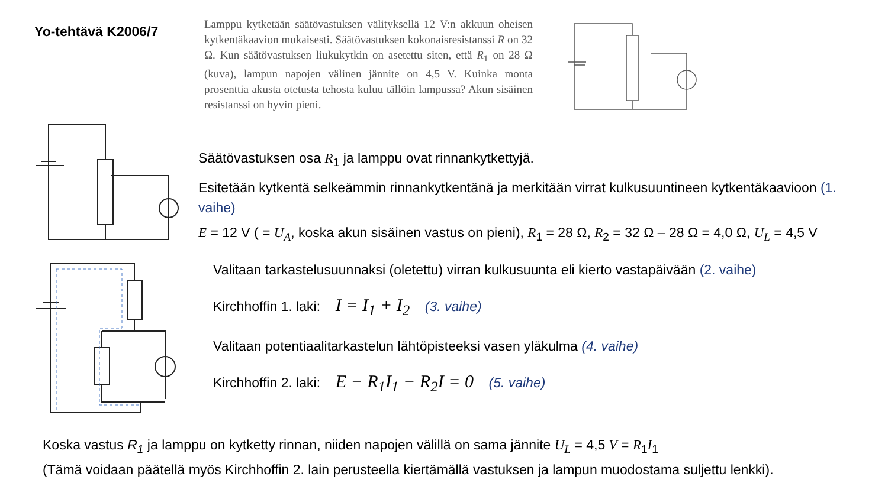Yo-tehtävä K2006/7
Lamppu kytketään säätövastuksen välityksellä 12 V:n akkuun oheisen kytkentäkaavion mukaisesti. Säätövastuksen kokonaisresistanssi R on 32 Ω. Kun säätövastuksen liukukytkin on asetettu siten, että R<sub>1</sub> on 28 Ω (kuva), lampun napojen välinen jännite on 4,5 V. Kuinka monta prosenttia akusta otetusta tehosta kuluu tällöin lampussa? Akun sisäinen resistanssi on hyvin pieni.
Säätövastuksen osa R<sub>1</sub> ja lamppu ovat rinnankytkettyjä.
Esitetään kytkentä selkeämmin rinnankytkentänä ja merkitään virrat kulkusuuntineen kytkentäkaavioon (1. vaihe)
E = 12 V ( = U<sub>A</sub>, koska akun sisäinen vastus on pieni), R<sub>1</sub> = 28 Ω, R<sub>2</sub> = 32 Ω – 28 Ω = 4,0 Ω, U<sub>L</sub> = 4,5 V
Valitaan tarkastelusuunnaksi (oletettu) virran kulkusuunta eli kierto vastapäivään (2. vaihe)
Kirchhoffin 1. laki: I = I<sub>1</sub> + I<sub>2</sub> (3. vaihe)
Valitaan potentiaalitarkastelun lähtöpisteeksi vasen yläkulma (4. vaihe)
Kirchhoffin 2. laki: E − R<sub>1</sub>I<sub>1</sub> − R<sub>2</sub>I = 0 (5. vaihe)
Koska vastus R<sub>1</sub> ja lamppu on kytketty rinnan, niiden napojen välillä on sama jännite U<sub>L</sub> = 4,5 V = R<sub>1</sub>I<sub>1</sub>
(Tämä voidaan päätellä myös Kirchhoffin 2. lain perusteella kiertämällä vastuksen ja lampun muodostama suljettu lenkki).